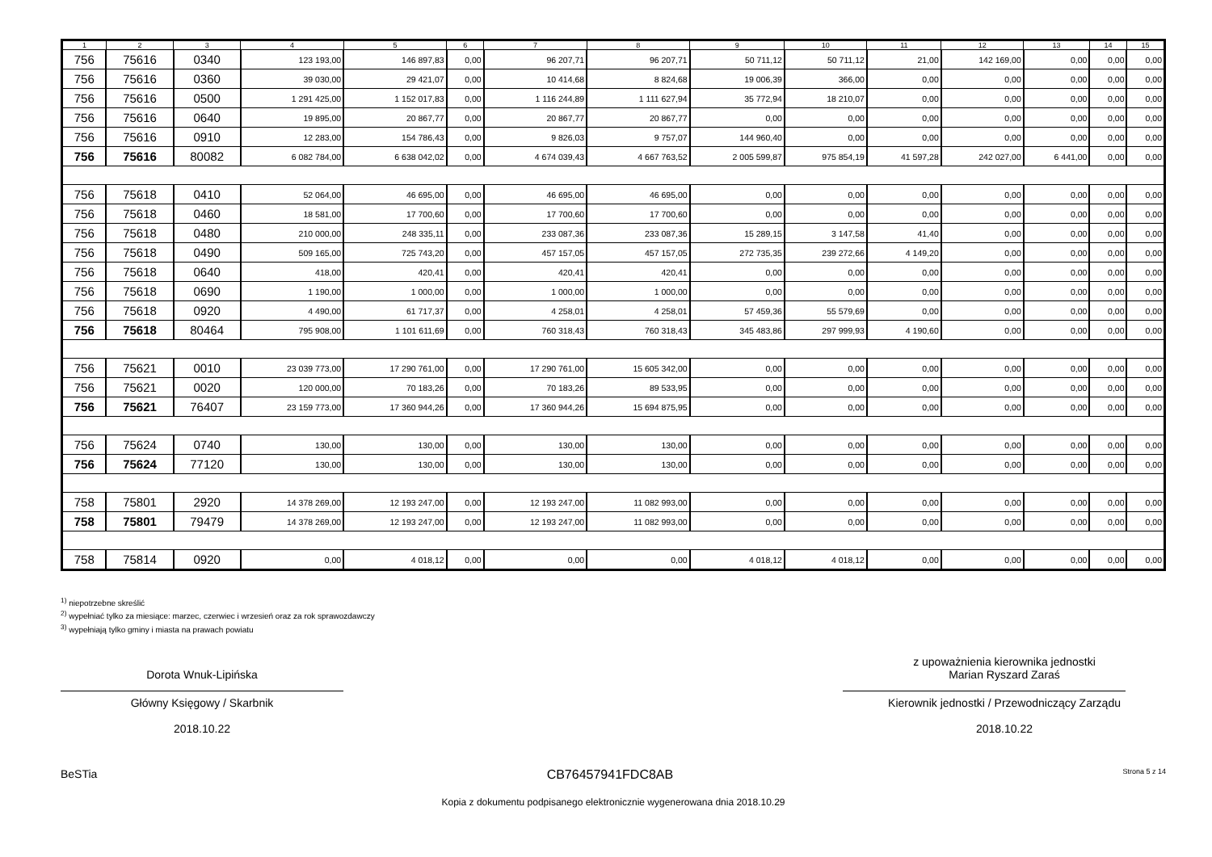| 1 | 2 | 3 | 4 | 5 | 6 | 7 | 8 | 9 | 10 | 11 | 12 | 13 | 14 | 15 |
| --- | --- | --- | --- | --- | --- | --- | --- | --- | --- | --- | --- | --- | --- | --- |
| 756 | 75616 | 0340 | 123 193,00 | 146 897,83 | 0,00 | 96 207,71 | 96 207,71 | 50 711,12 | 50 711,12 | 21,00 | 142 169,00 | 0,00 | 0,00 | 0,00 |
| 756 | 75616 | 0360 | 39 030,00 | 29 421,07 | 0,00 | 10 414,68 | 8 824,68 | 19 006,39 | 366,00 | 0,00 | 0,00 | 0,00 | 0,00 | 0,00 |
| 756 | 75616 | 0500 | 1 291 425,00 | 1 152 017,83 | 0,00 | 1 116 244,89 | 1 111 627,94 | 35 772,94 | 18 210,07 | 0,00 | 0,00 | 0,00 | 0,00 | 0,00 |
| 756 | 75616 | 0640 | 19 895,00 | 20 867,77 | 0,00 | 20 867,77 | 20 867,77 | 0,00 | 0,00 | 0,00 | 0,00 | 0,00 | 0,00 | 0,00 |
| 756 | 75616 | 0910 | 12 283,00 | 154 786,43 | 0,00 | 9 826,03 | 9 757,07 | 144 960,40 | 0,00 | 0,00 | 0,00 | 0,00 | 0,00 | 0,00 |
| 756 | 75616 | 80082 | 6 082 784,00 | 6 638 042,02 | 0,00 | 4 674 039,43 | 4 667 763,52 | 2 005 599,87 | 975 854,19 | 41 597,28 | 242 027,00 | 6 441,00 | 0,00 | 0,00 |
| 756 | 75618 | 0410 | 52 064,00 | 46 695,00 | 0,00 | 46 695,00 | 46 695,00 | 0,00 | 0,00 | 0,00 | 0,00 | 0,00 | 0,00 | 0,00 |
| 756 | 75618 | 0460 | 18 581,00 | 17 700,60 | 0,00 | 17 700,60 | 17 700,60 | 0,00 | 0,00 | 0,00 | 0,00 | 0,00 | 0,00 | 0,00 |
| 756 | 75618 | 0480 | 210 000,00 | 248 335,11 | 0,00 | 233 087,36 | 233 087,36 | 15 289,15 | 3 147,58 | 41,40 | 0,00 | 0,00 | 0,00 | 0,00 |
| 756 | 75618 | 0490 | 509 165,00 | 725 743,20 | 0,00 | 457 157,05 | 457 157,05 | 272 735,35 | 239 272,66 | 4 149,20 | 0,00 | 0,00 | 0,00 | 0,00 |
| 756 | 75618 | 0640 | 418,00 | 420,41 | 0,00 | 420,41 | 420,41 | 0,00 | 0,00 | 0,00 | 0,00 | 0,00 | 0,00 | 0,00 |
| 756 | 75618 | 0690 | 1 190,00 | 1 000,00 | 0,00 | 1 000,00 | 1 000,00 | 0,00 | 0,00 | 0,00 | 0,00 | 0,00 | 0,00 | 0,00 |
| 756 | 75618 | 0920 | 4 490,00 | 61 717,37 | 0,00 | 4 258,01 | 4 258,01 | 57 459,36 | 55 579,69 | 0,00 | 0,00 | 0,00 | 0,00 | 0,00 |
| 756 | 75618 | 80464 | 795 908,00 | 1 101 611,69 | 0,00 | 760 318,43 | 760 318,43 | 345 483,86 | 297 999,93 | 4 190,60 | 0,00 | 0,00 | 0,00 | 0,00 |
| 756 | 75621 | 0010 | 23 039 773,00 | 17 290 761,00 | 0,00 | 17 290 761,00 | 15 605 342,00 | 0,00 | 0,00 | 0,00 | 0,00 | 0,00 | 0,00 | 0,00 |
| 756 | 75621 | 0020 | 120 000,00 | 70 183,26 | 0,00 | 70 183,26 | 89 533,95 | 0,00 | 0,00 | 0,00 | 0,00 | 0,00 | 0,00 | 0,00 |
| 756 | 75621 | 76407 | 23 159 773,00 | 17 360 944,26 | 0,00 | 17 360 944,26 | 15 694 875,95 | 0,00 | 0,00 | 0,00 | 0,00 | 0,00 | 0,00 | 0,00 |
| 756 | 75624 | 0740 | 130,00 | 130,00 | 0,00 | 130,00 | 130,00 | 0,00 | 0,00 | 0,00 | 0,00 | 0,00 | 0,00 | 0,00 |
| 756 | 75624 | 77120 | 130,00 | 130,00 | 0,00 | 130,00 | 130,00 | 0,00 | 0,00 | 0,00 | 0,00 | 0,00 | 0,00 | 0,00 |
| 758 | 75801 | 2920 | 14 378 269,00 | 12 193 247,00 | 0,00 | 12 193 247,00 | 11 082 993,00 | 0,00 | 0,00 | 0,00 | 0,00 | 0,00 | 0,00 | 0,00 |
| 758 | 75801 | 79479 | 14 378 269,00 | 12 193 247,00 | 0,00 | 12 193 247,00 | 11 082 993,00 | 0,00 | 0,00 | 0,00 | 0,00 | 0,00 | 0,00 | 0,00 |
| 758 | 75814 | 0920 | 0,00 | 4 018,12 | 0,00 | 0,00 | 0,00 | 4 018,12 | 4 018,12 | 0,00 | 0,00 | 0,00 | 0,00 | 0,00 |
<sup>1)</sup> niepotrzebne skreślić
<sup>2)</sup> wypełniać tylko za miesiące: marzec, czerwiec i wrzesień oraz za rok sprawozdawczy
<sup>3)</sup> wypełniają tylko gminy i miasta na prawach powiatu
Dorota Wnuk-Lipińska
Główny Księgowy / Skarbnik
2018.10.22
z upoważnienia kierownika jednostki
Marian Ryszard Zaraś
Kierownik jednostki / Przewodniczący Zarządu
2018.10.22
BeSTia CB76457941FDC8AB Strona 5 z 14
Kopia z dokumentu podpisanego elektronicznie wygenerowana dnia 2018.10.29